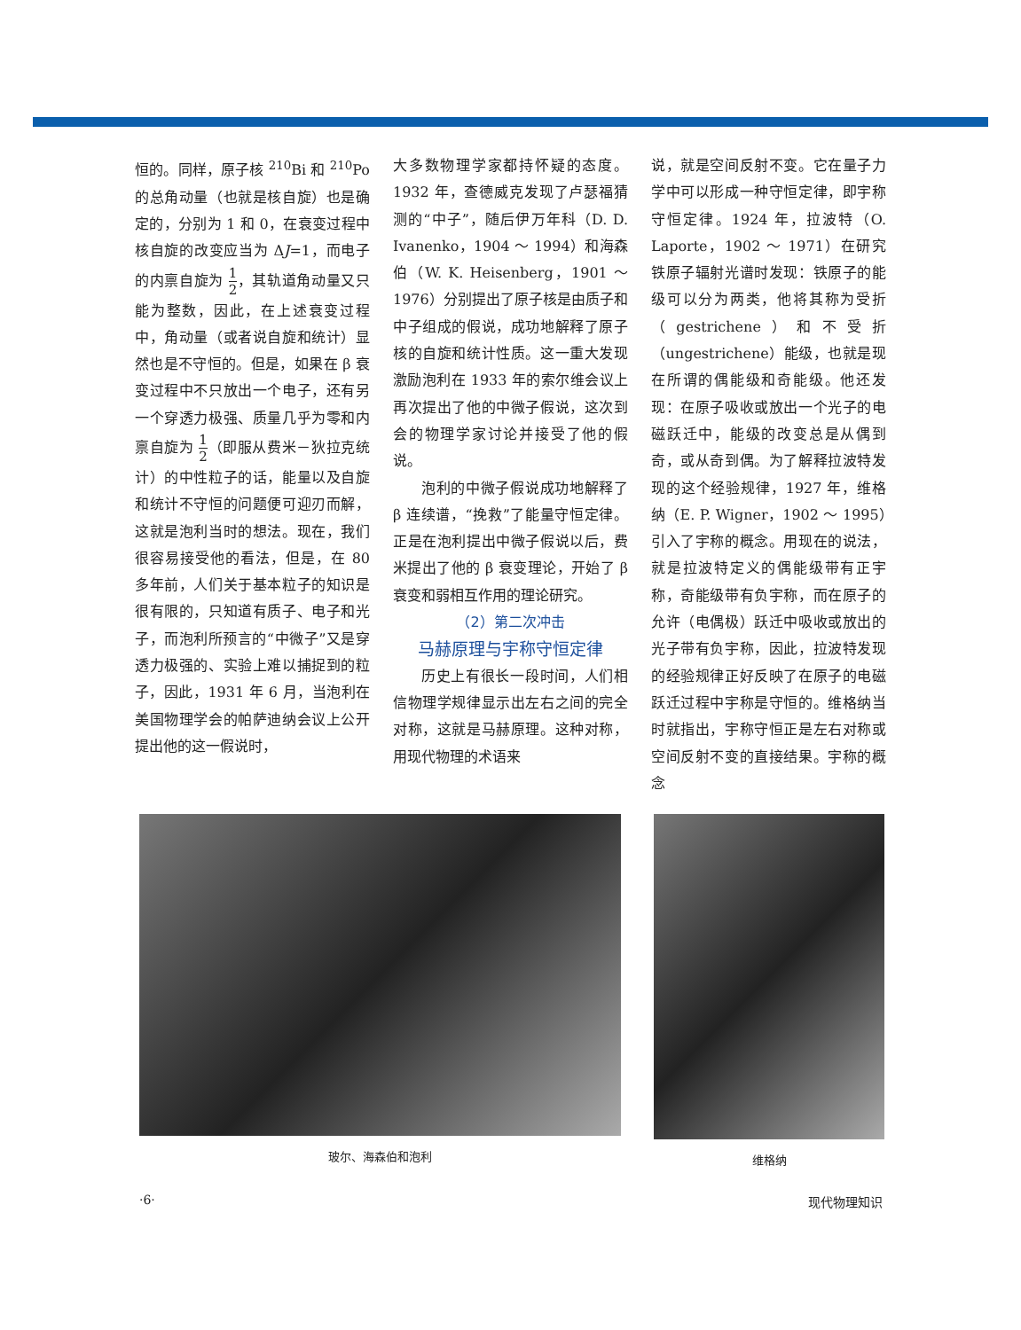恒的。同样，原子核 <sup>210</sup>Bi 和 <sup>210</sup>Po 的总角动量（也就是核自旋）也是确定的，分别为 1 和 0，在衰变过程中核自旋的改变应当为 ΔJ=1，而电子的内禀自旋为 1 2，其轨道角动量又只能为整数，因此，在上述衰变过程中，角动量（或者说自旋和统计）显然也是不守恒的。但是，如果在 β 衰变过程中不只放出一个电子，还有另一个穿透力极强、质量几乎为零和内禀自旋为 1 2（即服从费米－狄拉克统计）的中性粒子的话，能量以及自旋和统计不守恒的问题便可迎刃而解，这就是泡利当时的想法。现在，我们很容易接受他的看法，但是，在 80 多年前，人们关于基本粒子的知识是很有限的，只知道有质子、电子和光子，而泡利所预言的“中微子”又是穿透力极强的、实验上难以捕捉到的粒子，因此，1931 年 6 月，当泡利在美国物理学会的帕萨迪纳会议上公开提出他的这一假说时，
大多数物理学家都持怀疑的态度。1932 年，查德威克发现了卢瑟福猜测的“中子”，随后伊万年科（D. D. Ivanenko，1904 ～ 1994）和海森伯（W. K. Heisenberg，1901 ～ 1976）分别提出了原子核是由质子和中子组成的假说，成功地解释了原子核的自旋和统计性质。这一重大发现激励泡利在 1933 年的索尔维会议上再次提出了他的中微子假说，这次到会的物理学家讨论并接受了他的假说。
泡利的中微子假说成功地解释了 β 连续谱，“挽救”了能量守恒定律。正是在泡利提出中微子假说以后，费米提出了他的 β 衰变理论，开始了 β 衰变和弱相互作用的理论研究。
（2）第二次冲击
马赫原理与宇称守恒定律
历史上有很长一段时间，人们相信物理学规律显示出左右之间的完全对称，这就是马赫原理。这种对称，用现代物理的术语来
说，就是空间反射不变。它在量子力学中可以形成一种守恒定律，即宇称守恒定律。1924 年，拉波特（O. Laporte，1902 ～ 1971）在研究铁原子辐射光谱时发现：铁原子的能级可以分为两类，他将其称为受折（gestrichene）和不受折（ungestrichene）能级，也就是现在所谓的偶能级和奇能级。他还发现：在原子吸收或放出一个光子的电磁跃迁中，能级的改变总是从偶到奇，或从奇到偶。为了解释拉波特发现的这个经验规律，1927 年，维格纳（E. P. Wigner，1902 ～ 1995）引入了宇称的概念。用现在的说法，就是拉波特定义的偶能级带有正宇称，奇能级带有负宇称，而在原子的允许（电偶极）跃迁中吸收或放出的光子带有负宇称，因此，拉波特发现的经验规律正好反映了在原子的电磁跃迁过程中宇称是守恒的。维格纳当时就指出，宇称守恒正是左右对称或空间反射不变的直接结果。宇称的概念
玻尔、海森伯和泡利 维格纳
·6· 现代物理知识